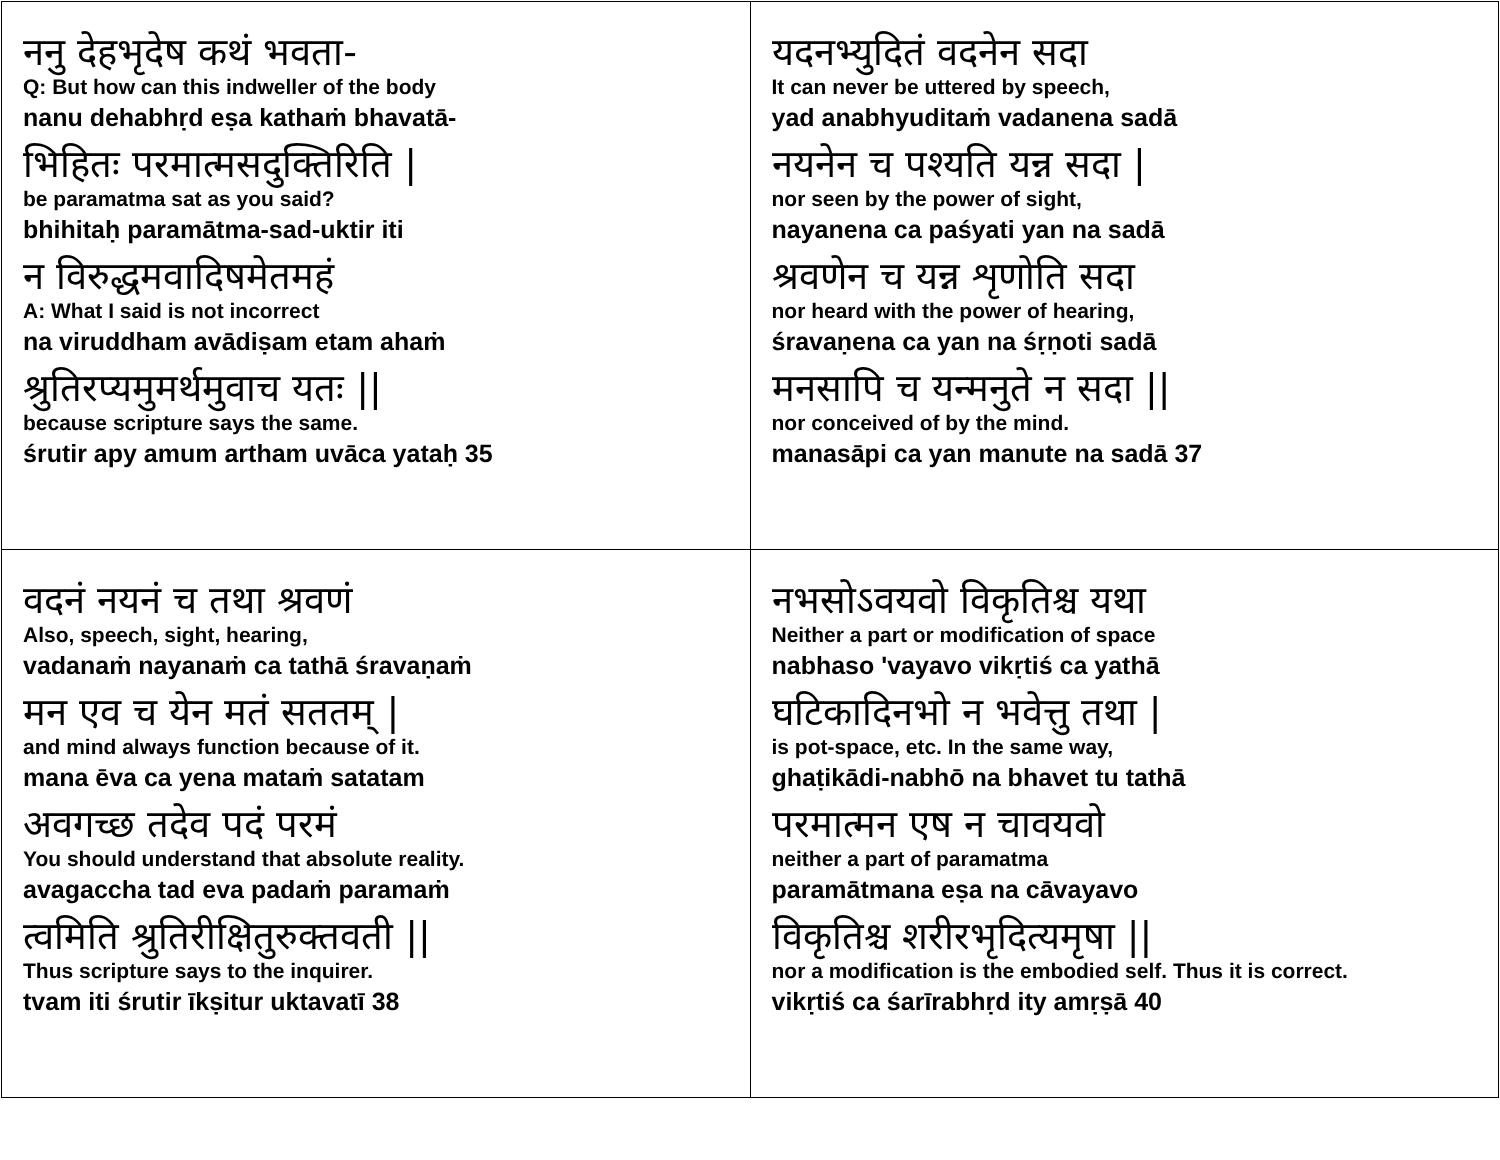| ननु देहभृदेष कथं भवता- Q: But how can this indweller of the body nanu dehabhṛd eṣa kathaṁ bhavatā- भिहितः परमात्मसदुक्तिरिति / be paramatma sat as you said? bhihitaḥ paramātma-sad-uktir iti न विरुद्धमवादिषमेतमहं A: What I said is not incorrect na viruddham avādiṣam etam ahaṁ श्रुतिरप्यमुमर्थमुवाच यतः // because scripture says the same. śrutir apy amum artham uvāca yataḥ 35 | यदनभ्युदितं वदनेन सदा It can never be uttered by speech, yad anabhyuditaṁ vadanena sadā नयनेन च पश्यति यन्न सदा / nor seen by the power of sight, nayanena ca paśyati yan na sadā श्रवणेन च यन्न शृणोति सदा nor heard with the power of hearing, śravaṇena ca yan na śṛṇoti sadā मनसापि च यन्मनुते न सदा // nor conceived of by the mind. manasāpi ca yan manute na sadā 37 |
| वदनं नयनं च तथा श्रवणं Also, speech, sight, hearing, vadanaṁ nayanaṁ ca tathā śravaṇaṁ मन एव च येन मतं सततम् / and mind always function because of it. mana ēva ca yena mataṁ satatam अवगच्छ तदेव पदं परमं You should understand that absolute reality. avagaccha tad eva padaṁ paramaṁ त्वमिति श्रुतिरीक्षितुरुक्तवती // Thus scripture says to the inquirer. tvam iti śrutir īkṣitur uktavatī 38 | नभसोऽवयवो विकृतिश्च यथा Neither a part or modification of space nabhaso 'vayavo vikṛtiś ca yathā घटिकादिनभो न भवेत्तु तथा / is pot-space, etc. In the same way, ghaṭikādi-nabhō na bhavet tu tathā परमात्मन एष न चावयवो neither a part of paramatma paramātmana eṣa na cāvayavo विकृतिश्च शरीरभृदित्यमृषा // nor a modification is the embodied self. Thus it is correct. vikṛtiś ca śarīrabhṛd ity amṛṣā 40 |